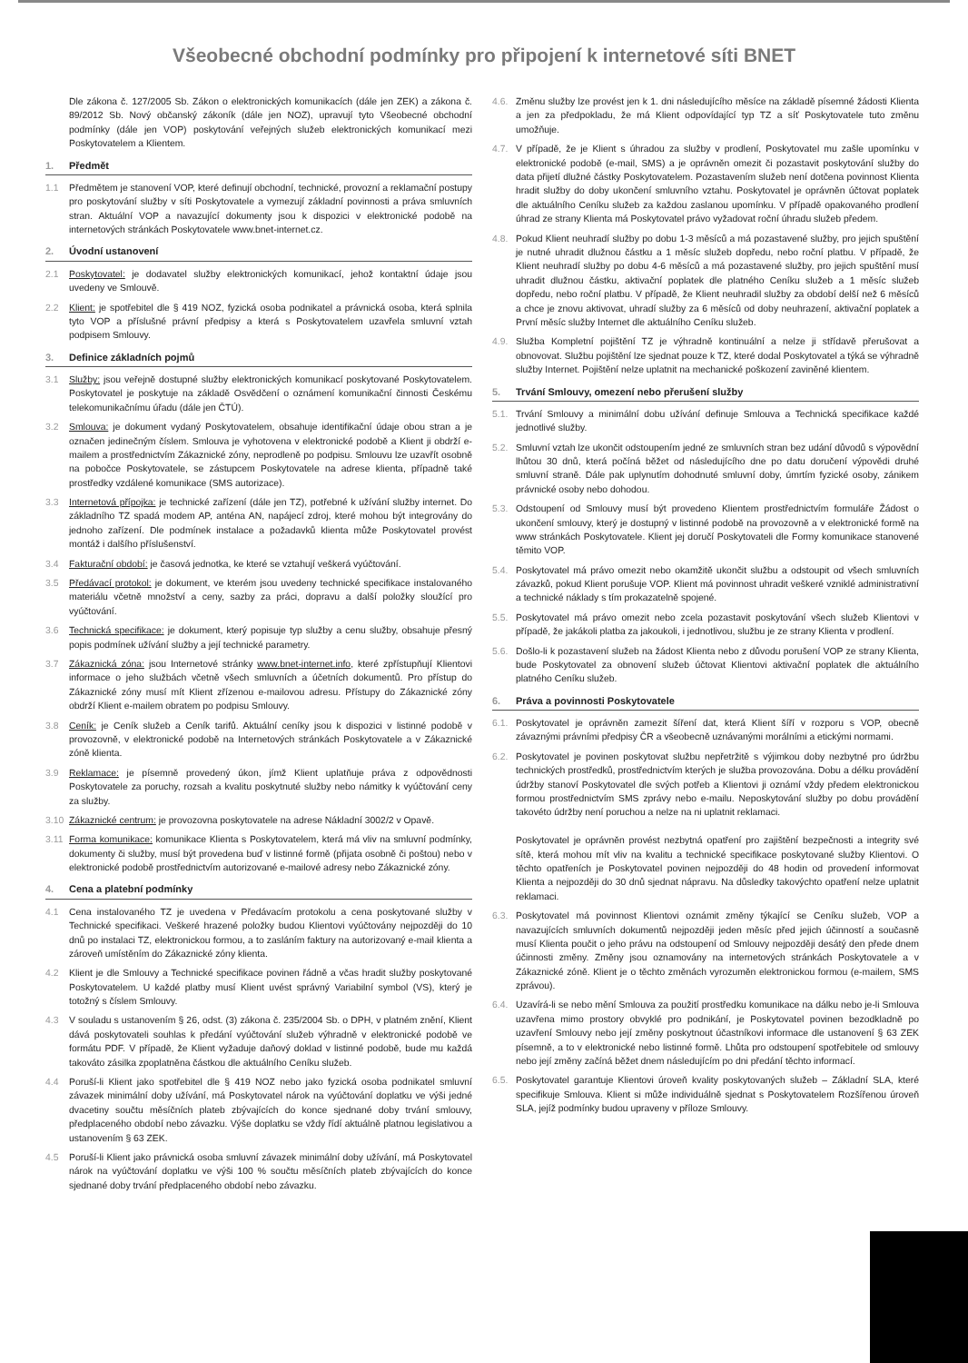Všeobecné obchodní podmínky pro připojení k internetové síti BNET
Dle zákona č. 127/2005 Sb. Zákon o elektronických komunikacích (dále jen ZEK) a zákona č. 89/2012 Sb. Nový občanský zákoník (dále jen NOZ), upravují tyto Všeobecné obchodní podmínky (dále jen VOP) poskytování veřejných služeb elektronických komunikací mezi Poskytovatelem a Klientem.
1. Předmět
1.1 Předmětem je stanovení VOP, které definují obchodní, technické, provozní a reklamační postupy pro poskytování služby v síti Poskytovatele a vymezují základní povinnosti a práva smluvních stran. Aktuální VOP a navazující dokumenty jsou k dispozici v elektronické podobě na internetových stránkách Poskytovatele www.bnet-internet.cz.
2. Úvodní ustanovení
2.1 Poskytovatel: je dodavatel služby elektronických komunikací, jehož kontaktní údaje jsou uvedeny ve Smlouvě.
2.2 Klient: je spotřebitel dle § 419 NOZ, fyzická osoba podnikatel a právnická osoba, která splnila tyto VOP a příslušné právní předpisy a která s Poskytovatelem uzavřela smluvní vztah podpisem Smlouvy.
3. Definice základních pojmů
3.1 Služby: jsou veřejně dostupné služby elektronických komunikací poskytované Poskytovatelem. Poskytovatel je poskytuje na základě Osvědčení o oznámení komunikační činnosti Českému telekomunikačnímu úřadu (dále jen ČTÚ).
3.2 Smlouva: je dokument vydaný Poskytovatelem, obsahuje identifikační údaje obou stran a je označen jedinečným číslem. Smlouva je vyhotovena v elektronické podobě a Klient ji obdrží e-mailem a prostřednictvím Zákaznické zóny, neprodleně po podpisu. Smlouvu lze uzavřít osobně na pobočce Poskytovatele, se zástupcem Poskytovatele na adrese klienta, případně také prostředky vzdálené komunikace (SMS autorizace).
3.3 Internetová přípojka: je technické zařízení (dále jen TZ), potřebné k užívání služby internet. Do základního TZ spadá modem AP, anténa AN, napájecí zdroj, které mohou být integrovány do jednoho zařízení. Dle podmínek instalace a požadavků klienta může Poskytovatel provést montáž i dalšího příslušenství.
3.4 Fakturační období: je časová jednotka, ke které se vztahují veškerá vyúčtování.
3.5 Předávací protokol: je dokument, ve kterém jsou uvedeny technické specifikace instalovaného materiálu včetně množství a ceny, sazby za práci, dopravu a další položky sloužící pro vyúčtování.
3.6 Technická specifikace: je dokument, který popisuje typ služby a cenu služby, obsahuje přesný popis podmínek užívání služby a její technické parametry.
3.7 Zákaznická zóna: jsou Internetové stránky www.bnet-internet.info, které zpřístupňují Klientovi informace o jeho službách včetně všech smluvních a účetních dokumentů. Pro přístup do Zákaznické zóny musí mít Klient zřízenou e-mailovou adresu. Přístupy do Zákaznické zóny obdrží Klient e-mailem obratem po podpisu Smlouvy.
3.8 Ceník: je Ceník služeb a Ceník tarifů. Aktuální ceníky jsou k dispozici v listinné podobě v provozovně, v elektronické podobě na Internetových stránkách Poskytovatele a v Zákaznické zóně klienta.
3.9 Reklamace: je písemně provedený úkon, jímž Klient uplatňuje práva z odpovědnosti Poskytovatele za poruchy, rozsah a kvalitu poskytnuté služby nebo námitky k vyúčtování ceny za služby.
3.10 Zákaznické centrum: je provozovna poskytovatele na adrese Nákladní 3002/2 v Opavě.
3.11 Forma komunikace: komunikace Klienta s Poskytovatelem, která má vliv na smluvní podmínky, dokumenty či služby, musí být provedena buď v listinné formě (přijata osobně či poštou) nebo v elektronické podobě prostřednictvím autorizované e-mailové adresy nebo Zákaznické zóny.
4. Cena a platební podmínky
4.1 Cena instalovaného TZ je uvedena v Předávacím protokolu a cena poskytované služby v Technické specifikaci. Veškeré hrazené položky budou Klientovi vyúčtovány nejpozději do 10 dnů po instalaci TZ, elektronickou formou, a to zasláním faktury na autorizovaný e-mail klienta a zároveň umístěním do Zákaznické zóny klienta.
4.2 Klient je dle Smlouvy a Technické specifikace povinen řádně a včas hradit služby poskytované Poskytovatelem. U každé platby musí Klient uvést správný Variabilní symbol (VS), který je totožný s číslem Smlouvy.
4.3 V souladu s ustanovením § 26, odst. (3) zákona č. 235/2004 Sb. o DPH, v platném znění, Klient dává poskytovateli souhlas k předání vyúčtování služeb výhradně v elektronické podobě ve formátu PDF. V případě, že Klient vyžaduje daňový doklad v listinné podobě, bude mu každá takováto zásilka zpoplatněna částkou dle aktuálního Ceníku služeb.
4.4 Poruší-li Klient jako spotřebitel dle § 419 NOZ nebo jako fyzická osoba podnikatel smluvní závazek minimální doby užívání, má Poskytovatel nárok na vyúčtování doplatku ve výši jedné dvacetiny součtu měsíčních plateb zbývajících do konce sjednané doby trvání smlouvy, předplaceného období nebo závazku. Výše doplatku se vždy řídí aktuálně platnou legislativou a ustanovením § 63 ZEK.
4.5 Poruší-li Klient jako právnická osoba smluvní závazek minimální doby užívání, má Poskytovatel nárok na vyúčtování doplatku ve výši 100 % součtu měsíčních plateb zbývajících do konce sjednané doby trvání předplaceného období nebo závazku.
4.6. Změnu služby lze provést jen k 1. dni následujícího měsíce na základě písemné žádosti Klienta a jen za předpokladu, že má Klient odpovídající typ TZ a síť Poskytovatele tuto změnu umožňuje.
4.7. V případě, že je Klient s úhradou za služby v prodlení, Poskytovatel mu zašle upomínku v elektronické podobě (e-mail, SMS) a je oprávněn omezit či pozastavit poskytování služby do data přijetí dlužné částky Poskytovatelem. Pozastavením služeb není dotčena povinnost Klienta hradit služby do doby ukončení smluvního vztahu. Poskytovatel je oprávněn účtovat poplatek dle aktuálního Ceníku služeb za každou zaslanou upomínku. V případě opakovaného prodlení úhrad ze strany Klienta má Poskytovatel právo vyžadovat roční úhradu služeb předem.
4.8. Pokud Klient neuhradí služby po dobu 1-3 měsíců a má pozastavené služby, pro jejich spuštění je nutné uhradit dlužnou částku a 1 měsíc služeb dopředu, nebo roční platbu. V případě, že Klient neuhradí služby po dobu 4-6 měsíců a má pozastavené služby, pro jejich spuštění musí uhradit dlužnou částku, aktivační poplatek dle platného Ceníku služeb a 1 měsíc služeb dopředu, nebo roční platbu. V případě, že Klient neuhradil služby za období delší než 6 měsíců a chce je znovu aktivovat, uhradí služby za 6 měsíců od doby neuhrazení, aktivační poplatek a První měsíc služby Internet dle aktuálního Ceníku služeb.
4.9. Služba Kompletní pojištění TZ je výhradně kontinuální a nelze ji střídavě přerušovat a obnovovat. Službu pojištění lze sjednat pouze k TZ, které dodal Poskytovatel a týká se výhradně služby Internet. Pojištění nelze uplatnit na mechanické poškození zaviněné klientem.
5. Trvání Smlouvy, omezení nebo přerušení služby
5.1. Trvání Smlouvy a minimální dobu užívání definuje Smlouva a Technická specifikace každé jednotlivé služby.
5.2. Smluvní vztah lze ukončit odstoupením jedné ze smluvních stran bez udání důvodů s výpovědní lhůtou 30 dnů, která počíná běžet od následujícího dne po datu doručení výpovědi druhé smluvní straně. Dále pak uplynutím dohodnuté smluvní doby, úmrtím fyzické osoby, zánikem právnické osoby nebo dohodou.
5.3. Odstoupení od Smlouvy musí být provedeno Klientem prostřednictvím formuláře Žádost o ukončení smlouvy, který je dostupný v listinné podobě na provozovně a v elektronické formě na www stránkách Poskytovatele. Klient jej doručí Poskytovateli dle Formy komunikace stanovené těmito VOP.
5.4. Poskytovatel má právo omezit nebo okamžitě ukončit službu a odstoupit od všech smluvních závazků, pokud Klient porušuje VOP. Klient má povinnost uhradit veškeré vzniklé administrativní a technické náklady s tím prokazatelně spojené.
5.5. Poskytovatel má právo omezit nebo zcela pozastavit poskytování všech služeb Klientovi v případě, že jakákoli platba za jakoukoli, i jednotlivou, službu je ze strany Klienta v prodlení.
5.6. Došlo-li k pozastavení služeb na žádost Klienta nebo z důvodu porušení VOP ze strany Klienta, bude Poskytovatel za obnovení služeb účtovat Klientovi aktivační poplatek dle aktuálního platného Ceníku služeb.
6. Práva a povinnosti Poskytovatele
6.1. Poskytovatel je oprávněn zamezit šíření dat, která Klient šíří v rozporu s VOP, obecně závaznými právními předpisy ČR a všeobecně uznávanými morálními a etickými normami.
6.2. Poskytovatel je povinen poskytovat službu nepřetržitě s výjimkou doby nezbytné pro údržbu technických prostředků, prostřednictvím kterých je služba provozována. Dobu a délku provádění údržby stanoví Poskytovatel dle svých potřeb a Klientovi ji oznámí vždy předem elektronickou formou prostřednictvím SMS zprávy nebo e-mailu. Neposkytování služby po dobu provádění takovéto údržby není poruchou a nelze na ni uplatnit reklamaci.
Poskytovatel je oprávněn provést nezbytná opatření pro zajištění bezpečnosti a integrity své sítě, která mohou mít vliv na kvalitu a technické specifikace poskytované služby Klientovi. O těchto opatřeních je Poskytovatel povinen nejpozději do 48 hodin od provedení informovat Klienta a nejpozději do 30 dnů sjednat nápravu. Na důsledky takovýchto opatření nelze uplatnit reklamaci.
6.3. Poskytovatel má povinnost Klientovi oznámit změny týkající se Ceníku služeb, VOP a navazujících smluvních dokumentů nejpozději jeden měsíc před jejich účinností a současně musí Klienta poučit o jeho právu na odstoupení od Smlouvy nejpozději desátý den přede dnem účinnosti změny. Změny jsou oznamovány na internetových stránkách Poskytovatele a v Zákaznické zóně. Klient je o těchto změnách vyrozuměn elektronickou formou (e-mailem, SMS zprávou).
6.4. Uzavírá-li se nebo mění Smlouva za použití prostředku komunikace na dálku nebo je-li Smlouva uzavřena mimo prostory obvyklé pro podnikání, je Poskytovatel povinen bezodkladně po uzavření Smlouvy nebo její změny poskytnout účastníkovi informace dle ustanovení § 63 ZEK písemně, a to v elektronické nebo listinné formě. Lhůta pro odstoupení spotřebitele od smlouvy nebo její změny začíná běžet dnem následujícím po dni předání těchto informací.
6.5. Poskytovatel garantuje Klientovi úroveň kvality poskytovaných služeb – Základní SLA, které specifikuje Smlouva. Klient si může individuálně sjednat s Poskytovatelem Rozšířenou úroveň SLA, jejíž podmínky budou upraveny v příloze Smlouvy.